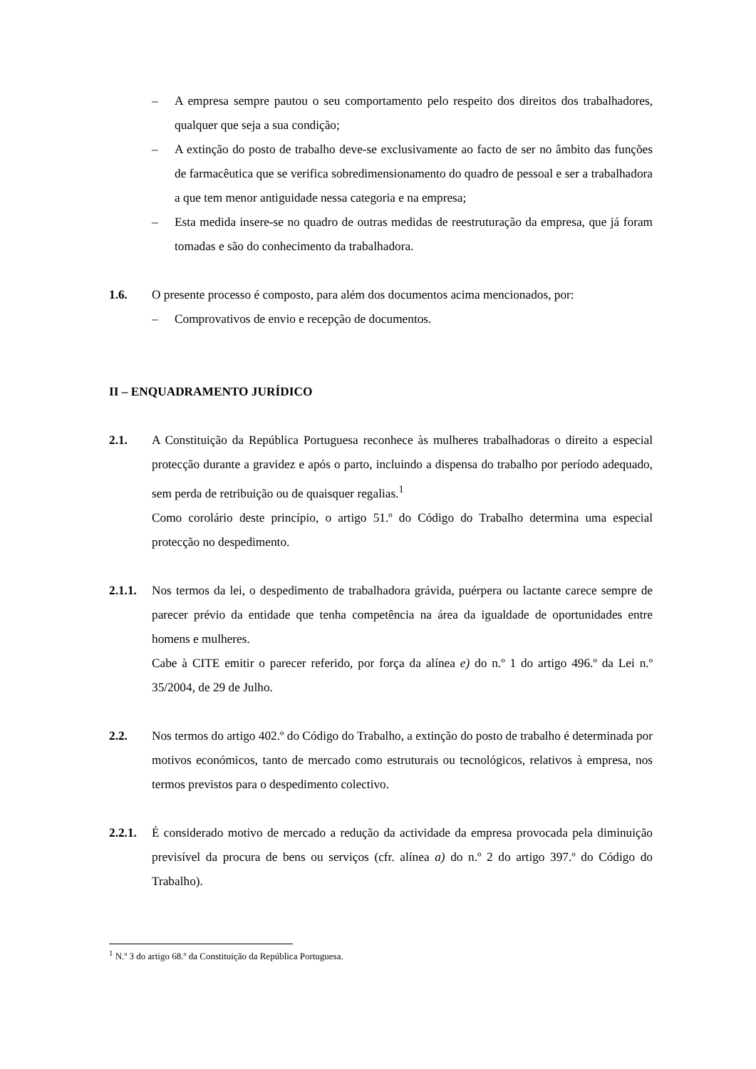– A empresa sempre pautou o seu comportamento pelo respeito dos direitos dos trabalhadores, qualquer que seja a sua condição;
– A extinção do posto de trabalho deve-se exclusivamente ao facto de ser no âmbito das funções de farmacêutica que se verifica sobredimensionamento do quadro de pessoal e ser a trabalhadora a que tem menor antiguidade nessa categoria e na empresa;
– Esta medida insere-se no quadro de outras medidas de reestruturação da empresa, que já foram tomadas e são do conhecimento da trabalhadora.
1.6. O presente processo é composto, para além dos documentos acima mencionados, por:
– Comprovativos de envio e recepção de documentos.
II – ENQUADRAMENTO JURÍDICO
2.1. A Constituição da República Portuguesa reconhece às mulheres trabalhadoras o direito a especial protecção durante a gravidez e após o parto, incluindo a dispensa do trabalho por período adequado, sem perda de retribuição ou de quaisquer regalias.<sup>1</sup>
Como corolário deste princípio, o artigo 51.º do Código do Trabalho determina uma especial protecção no despedimento.
2.1.1.
Nos termos da lei, o despedimento de trabalhadora grávida, puérpera ou lactante carece sempre de parecer prévio da entidade que tenha competência na área da igualdade de oportunidades entre homens e mulheres.
Cabe à CITE emitir o parecer referido, por força da alínea e) do n.º 1 do artigo 496.º da Lei n.º 35/2004, de 29 de Julho.
2.2. Nos termos do artigo 402.º do Código do Trabalho, a extinção do posto de trabalho é determinada por motivos económicos, tanto de mercado como estruturais ou tecnológicos, relativos à empresa, nos termos previstos para o despedimento colectivo.
2.2.1.
É considerado motivo de mercado a redução da actividade da empresa provocada pela diminuição previsível da procura de bens ou serviços (cfr. alínea a) do n.º 2 do artigo 397.º do Código do Trabalho).
<sup>1</sup> N.º 3 do artigo 68.º da Constituição da República Portuguesa.